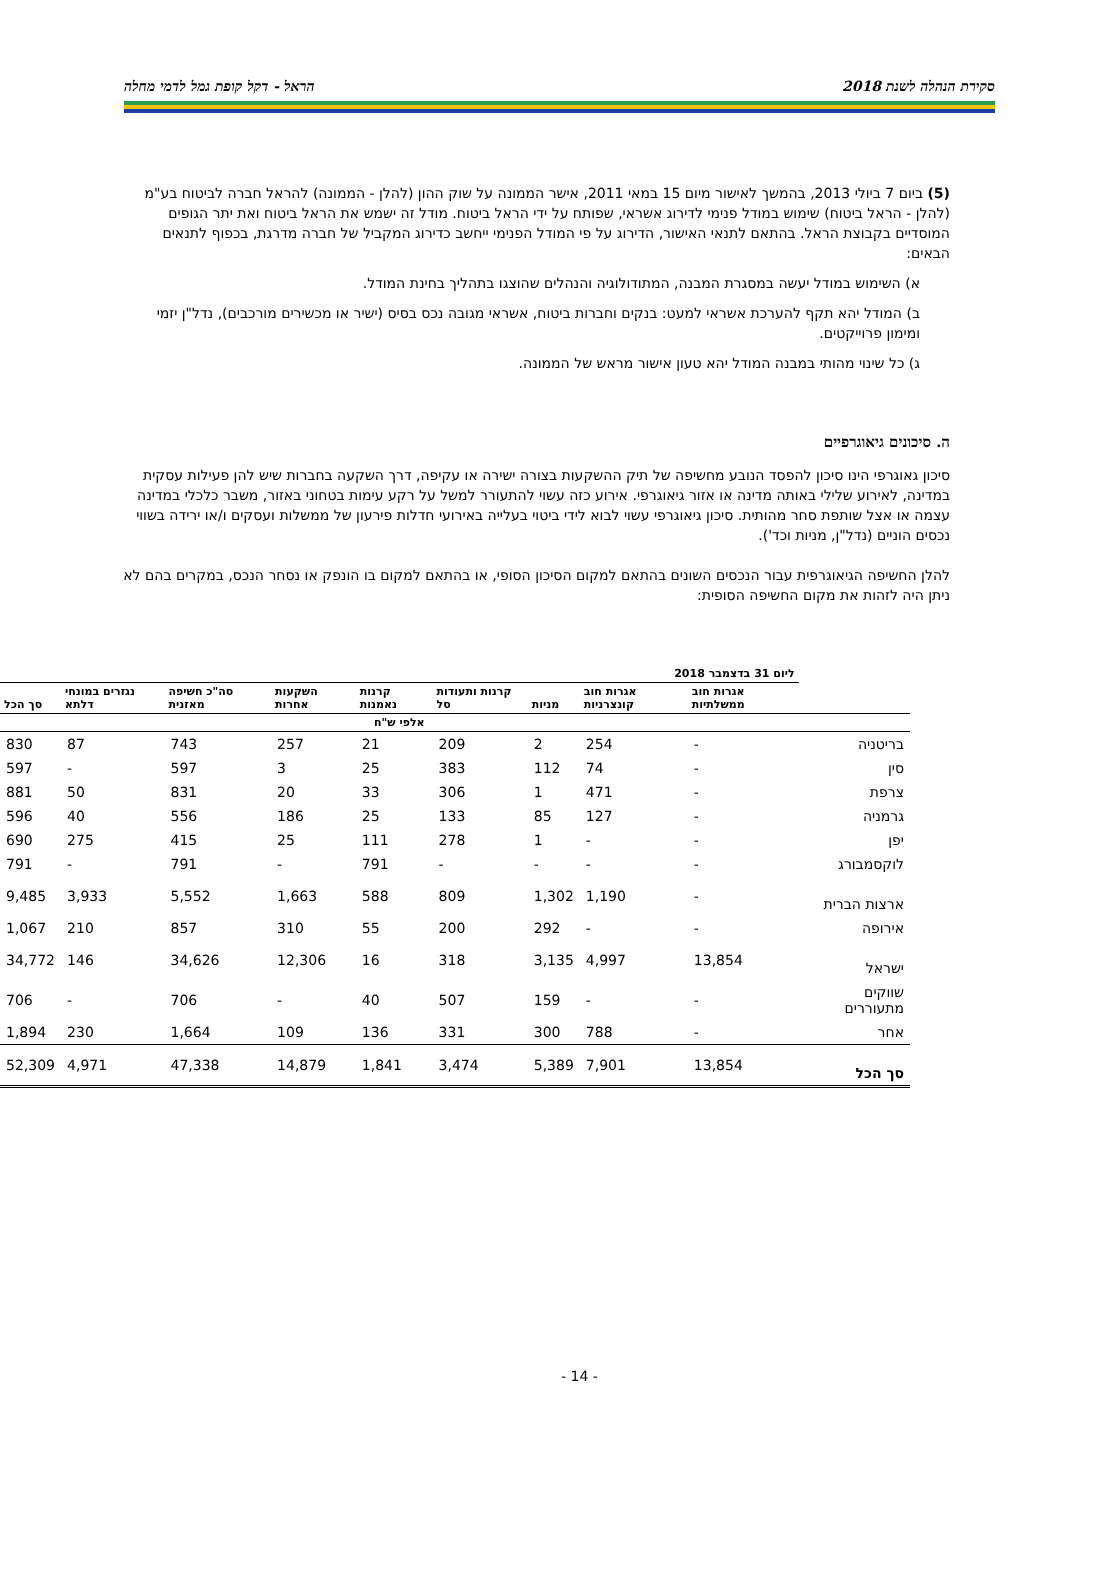סקירת הנהלה לשנת 2018 הראל - דקל קופת גמל לדמי מחלה
(5) ביום 7 ביולי 2013, בהמשך לאישור מיום 15 במאי 2011, אישר הממונה על שוק ההון (להלן - הממונה) להראל חברה לביטוח בע"מ (להלן - הראל ביטוח) שימוש במודל פנימי לדירוג אשראי, שפותח על ידי הראל ביטוח. מודל זה ישמש את הראל ביטוח ואת יתר הגופים המוסדיים בקבוצת הראל. בהתאם לתנאי האישור, הדירוג על פי המודל הפנימי ייחשב כדירוג המקביל של חברה מדרגת, בכפוף לתנאים הבאים:
א) השימוש במודל יעשה במסגרת המבנה, המתודולוגיה והנהלים שהוצגו בתהליך בחינת המודל.
ב) המודל יהא תקף להערכת אשראי למעט: בנקים וחברות ביטוח, אשראי מגובה נכס בסיס (ישיר או מכשירים מורכבים), נדל"ן יזמי ומימון פרוייקטים.
ג) כל שינוי מהותי במבנה המודל יהא טעון אישור מראש של הממונה.
ה. סיכונים גיאוגרפיים
סיכון גאוגרפי הינו סיכון להפסד הנובע מחשיפה של תיק ההשקעות בצורה ישירה או עקיפה, דרך השקעה בחברות שיש להן פעילות עסקית במדינה, לאירוע שלילי באותה מדינה או אזור גיאוגרפי. אירוע כזה עשוי להתעורר למשל על רקע עימות בטחוני באזור, משבר כלכלי במדינה עצמה או אצל שותפת סחר מהותית. סיכון גיאוגרפי עשוי לבוא לידי ביטוי בעלייה באירועי חדלות פירעון של ממשלות ועסקים ו/או ירידה בשווי נכסים הוניים (נדל"ן, מניות וכד').
להלן החשיפה הגיאוגרפית עבור הנכסים השונים בהתאם למקום הסיכון הסופי, או בהתאם למקום בו הונפק או נסחר הנכס, במקרים בהם לא ניתן היה לזהות את מקום החשיפה הסופית:
| | ליום 31 בדצמבר 2018 | | | | | | | | |
| --- | --- | --- | --- | --- | --- | --- | --- | --- | --- |
| | אגרות חוב ממשלתיות | אגרות חוב קונצרניות | מניות | קרנות ותעודות סל | קרנות נאמנות | השקעות אחרות | סה"כ חשיפה מאזנית | נגזרים במונחי דלתא | סך הכל |
| | אלפי ש"ח | | | | | | | | |
| בריטניה | - | 254 | 2 | 209 | 21 | 257 | 743 | 87 | 830 |
| סין | - | 74 | 112 | 383 | 25 | 3 | 597 | - | 597 |
| צרפת | - | 471 | 1 | 306 | 33 | 20 | 831 | 50 | 881 |
| גרמניה | - | 127 | 85 | 133 | 25 | 186 | 556 | 40 | 596 |
| יפן | - | - | 1 | 278 | 111 | 25 | 415 | 275 | 690 |
| לוקסמבורג | - | - | - | - | 791 | - | 791 | - | 791 |
| ארצות הברית | - | 1,190 | 1,302 | 809 | 588 | 1,663 | 5,552 | 3,933 | 9,485 |
| אירופה | - | - | 292 | 200 | 55 | 310 | 857 | 210 | 1,067 |
| ישראל | 13,854 | 4,997 | 3,135 | 318 | 16 | 12,306 | 34,626 | 146 | 34,772 |
| שווקים מתעוררים | - | - | 159 | 507 | 40 | - | 706 | - | 706 |
| אחר | - | 788 | 300 | 331 | 136 | 109 | 1,664 | 230 | 1,894 |
| סך הכל | 13,854 | 7,901 | 5,389 | 3,474 | 1,841 | 14,879 | 47,338 | 4,971 | 52,309 |
- 14 -